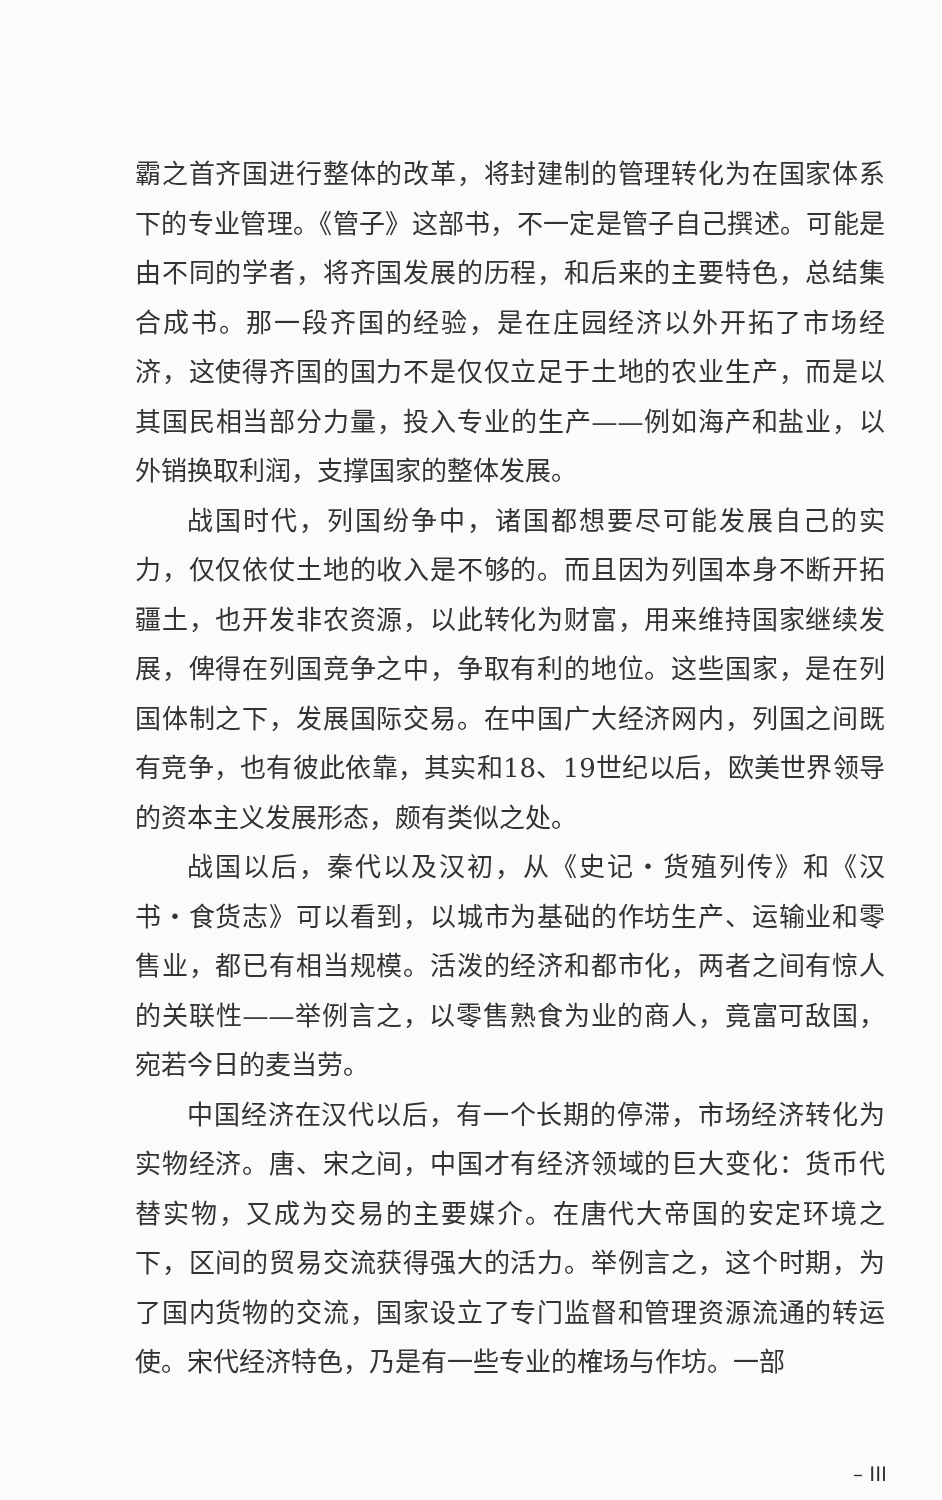霸之首齐国进行整体的改革，将封建制的管理转化为在国家体系下的专业管理。《管子》这部书，不一定是管子自己撰述。可能是由不同的学者，将齐国发展的历程，和后来的主要特色，总结集合成书。那一段齐国的经验，是在庄园经济以外开拓了市场经济，这使得齐国的国力不是仅仅立足于土地的农业生产，而是以其国民相当部分力量，投入专业的生产——例如海产和盐业，以外销换取利润，支撑国家的整体发展。
战国时代，列国纷争中，诸国都想要尽可能发展自己的实力，仅仅依仗土地的收入是不够的。而且因为列国本身不断开拓疆土，也开发非农资源，以此转化为财富，用来维持国家继续发展，俾得在列国竞争之中，争取有利的地位。这些国家，是在列国体制之下，发展国际交易。在中国广大经济网内，列国之间既有竞争，也有彼此依靠，其实和18、19世纪以后，欧美世界领导的资本主义发展形态，颇有类似之处。
战国以后，秦代以及汉初，从《史记・货殖列传》和《汉书・食货志》可以看到，以城市为基础的作坊生产、运输业和零售业，都已有相当规模。活泼的经济和都市化，两者之间有惊人的关联性——举例言之，以零售熟食为业的商人，竟富可敌国，宛若今日的麦当劳。
中国经济在汉代以后，有一个长期的停滞，市场经济转化为实物经济。唐、宋之间，中国才有经济领域的巨大变化：货币代替实物，又成为交易的主要媒介。在唐代大帝国的安定环境之下，区间的贸易交流获得强大的活力。举例言之，这个时期，为了国内货物的交流，国家设立了专门监督和管理资源流通的转运使。宋代经济特色，乃是有一些专业的榷场与作坊。一部
– III